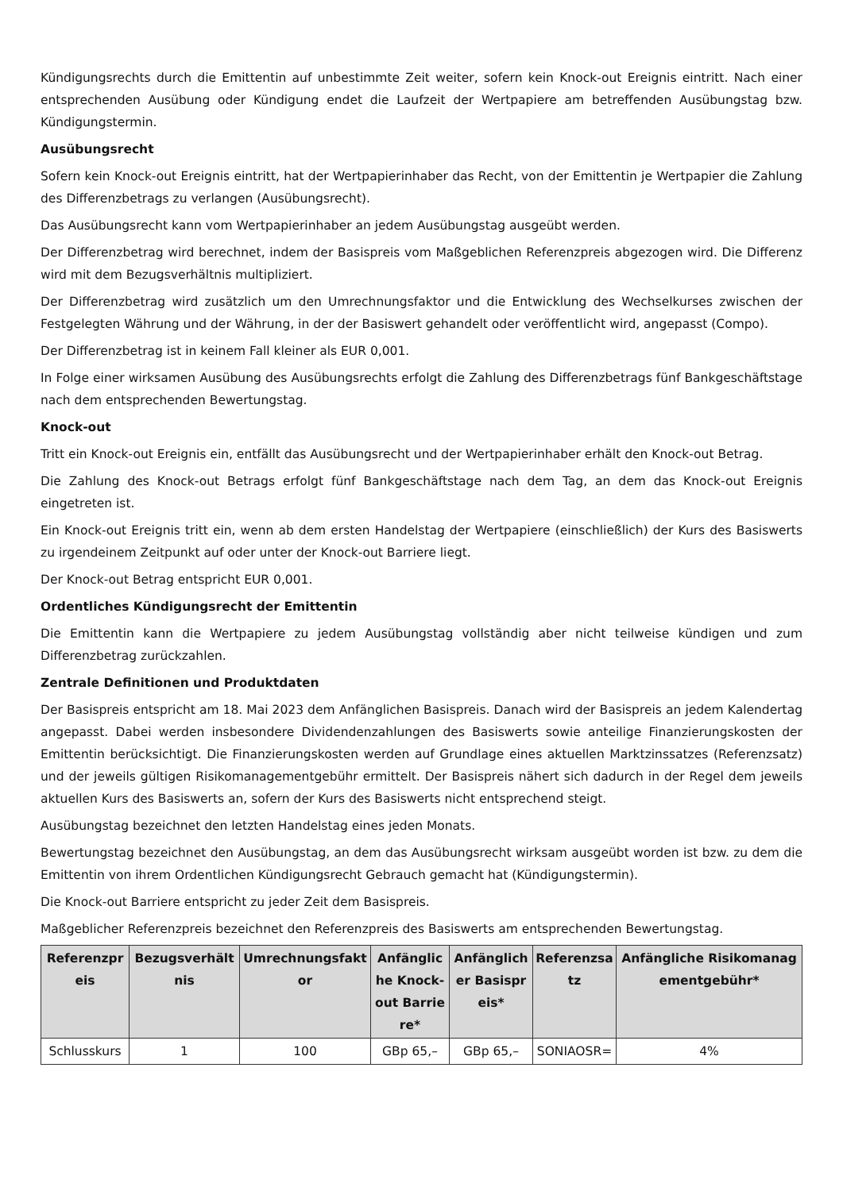Kündigungsrechts durch die Emittentin auf unbestimmte Zeit weiter, sofern kein Knock-out Ereignis eintritt. Nach einer entsprechenden Ausübung oder Kündigung endet die Laufzeit der Wertpapiere am betreffenden Ausübungstag bzw. Kündigungstermin.
Ausübungsrecht
Sofern kein Knock-out Ereignis eintritt, hat der Wertpapierinhaber das Recht, von der Emittentin je Wertpapier die Zahlung des Differenzbetrags zu verlangen (Ausübungsrecht).
Das Ausübungsrecht kann vom Wertpapierinhaber an jedem Ausübungstag ausgeübt werden.
Der Differenzbetrag wird berechnet, indem der Basispreis vom Maßgeblichen Referenzpreis abgezogen wird. Die Differenz wird mit dem Bezugsverhältnis multipliziert.
Der Differenzbetrag wird zusätzlich um den Umrechnungsfaktor und die Entwicklung des Wechselkurses zwischen der Festgelegten Währung und der Währung, in der der Basiswert gehandelt oder veröffentlicht wird, angepasst (Compo).
Der Differenzbetrag ist in keinem Fall kleiner als EUR 0,001.
In Folge einer wirksamen Ausübung des Ausübungsrechts erfolgt die Zahlung des Differenzbetrags fünf Bankgeschäftstage nach dem entsprechenden Bewertungstag.
Knock-out
Tritt ein Knock-out Ereignis ein, entfällt das Ausübungsrecht und der Wertpapierinhaber erhält den Knock-out Betrag.
Die Zahlung des Knock-out Betrags erfolgt fünf Bankgeschäftstage nach dem Tag, an dem das Knock-out Ereignis eingetreten ist.
Ein Knock-out Ereignis tritt ein, wenn ab dem ersten Handelstag der Wertpapiere (einschließlich) der Kurs des Basiswerts zu irgendeinem Zeitpunkt auf oder unter der Knock-out Barriere liegt.
Der Knock-out Betrag entspricht EUR 0,001.
Ordentliches Kündigungsrecht der Emittentin
Die Emittentin kann die Wertpapiere zu jedem Ausübungstag vollständig aber nicht teilweise kündigen und zum Differenzbetrag zurückzahlen.
Zentrale Definitionen und Produktdaten
Der Basispreis entspricht am 18. Mai 2023 dem Anfänglichen Basispreis. Danach wird der Basispreis an jedem Kalendertag angepasst. Dabei werden insbesondere Dividendenzahlungen des Basiswerts sowie anteilige Finanzierungskosten der Emittentin berücksichtigt. Die Finanzierungskosten werden auf Grundlage eines aktuellen Marktzinssatzes (Referenzsatz) und der jeweils gültigen Risikomanagementgebühr ermittelt. Der Basispreis nähert sich dadurch in der Regel dem jeweils aktuellen Kurs des Basiswerts an, sofern der Kurs des Basiswerts nicht entsprechend steigt.
Ausübungstag bezeichnet den letzten Handelstag eines jeden Monats.
Bewertungstag bezeichnet den Ausübungstag, an dem das Ausübungsrecht wirksam ausgeübt worden ist bzw. zu dem die Emittentin von ihrem Ordentlichen Kündigungsrecht Gebrauch gemacht hat (Kündigungstermin).
Die Knock-out Barriere entspricht zu jeder Zeit dem Basispreis.
Maßgeblicher Referenzpreis bezeichnet den Referenzpreis des Basiswerts am entsprechenden Bewertungstag.
| Referenzpreis | Bezugsverhältnis | Umrechnungsfaktor | Anfängliche Knock-out Barriere* | Anfänglicher Basispreis* | Referenzsatz | Anfängliche Risikomanagementgebühr* |
| --- | --- | --- | --- | --- | --- | --- |
| Schlusskurs | 1 | 100 | GBp 65,– | GBp 65,– | SONIAOSR= | 4% |